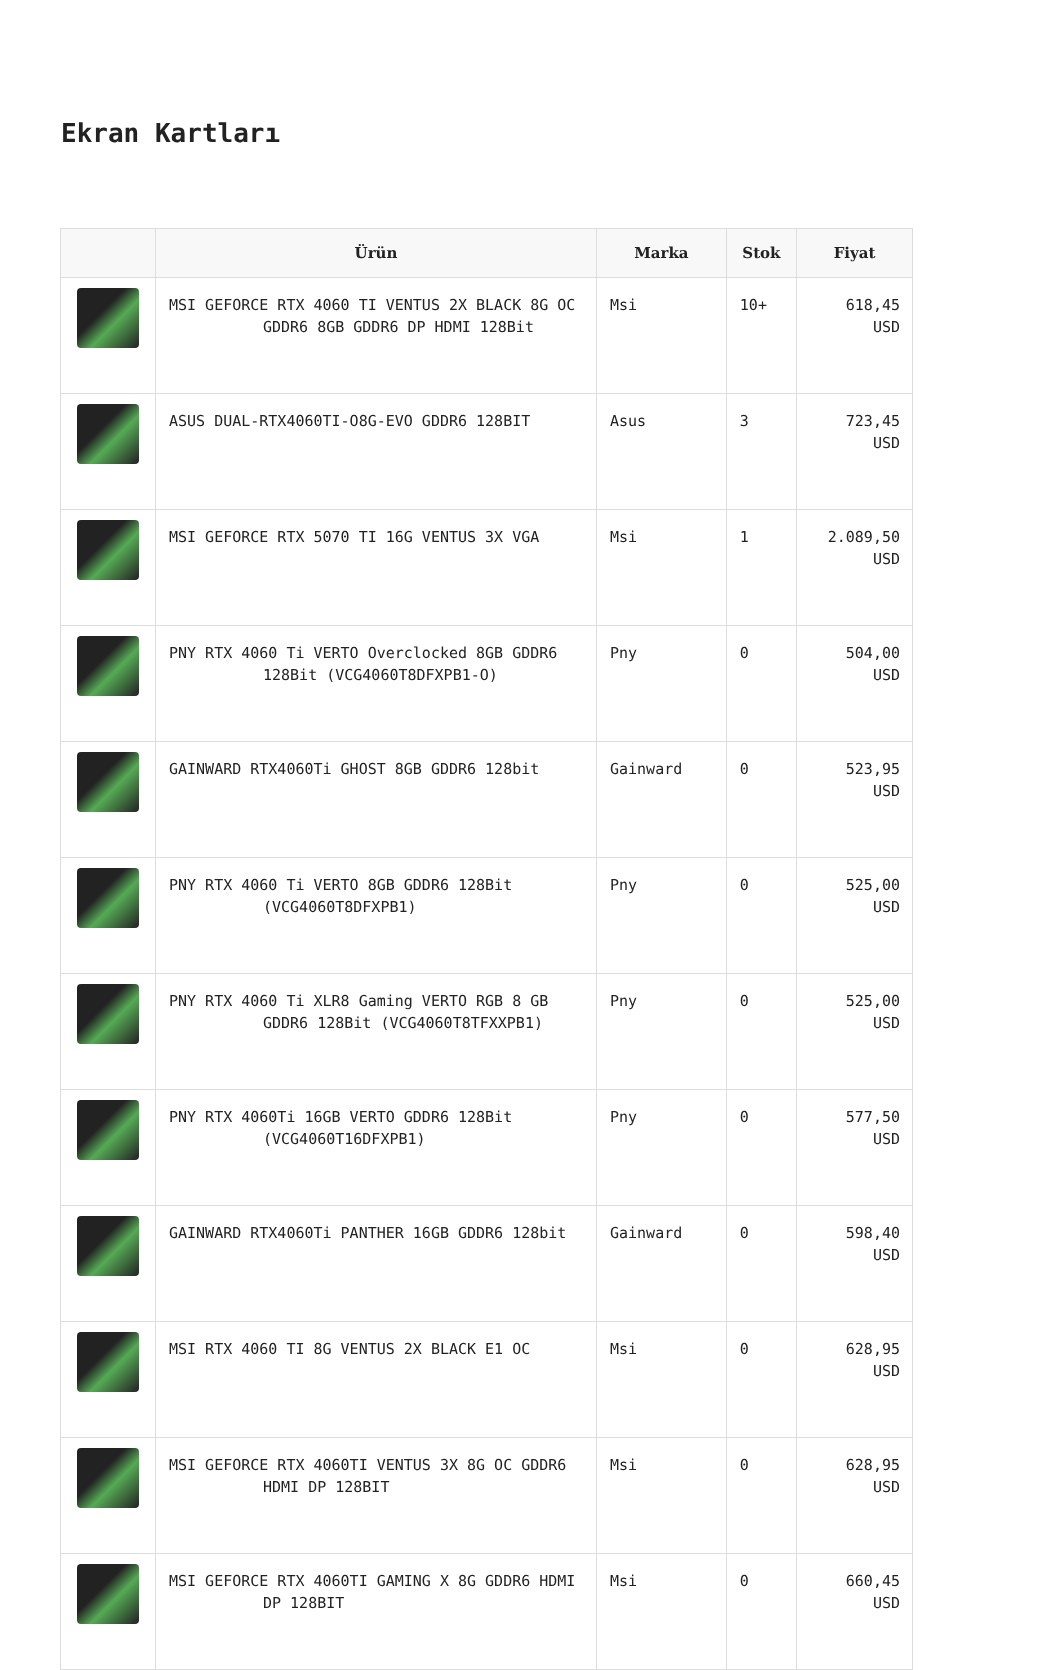Ekran Kartları
| | Ürün | Marka | Stok | Fiyat |
| --- | --- | --- | --- | --- |
| | MSI GEFORCE RTX 4060 TI VENTUS 2X BLACK 8G OC GDDR6 8GB GDDR6 DP HDMI 128Bit | Msi | 10+ | 618,45 USD |
| | ASUS DUAL-RTX4060TI-O8G-EVO GDDR6 128BIT | Asus | 3 | 723,45 USD |
| | MSI GEFORCE RTX 5070 TI 16G VENTUS 3X VGA | Msi | 1 | 2.089,50 USD |
| | PNY RTX 4060 Ti VERTO Overclocked 8GB GDDR6 128Bit (VCG4060T8DFXPB1-O) | Pny | 0 | 504,00 USD |
| | GAINWARD RTX4060Ti GHOST 8GB GDDR6 128bit | Gainward | 0 | 523,95 USD |
| | PNY RTX 4060 Ti VERTO 8GB GDDR6 128Bit (VCG4060T8DFXPB1) | Pny | 0 | 525,00 USD |
| | PNY RTX 4060 Ti XLR8 Gaming VERTO RGB 8 GB GDDR6 128Bit (VCG4060T8TFXXPB1) | Pny | 0 | 525,00 USD |
| | PNY RTX 4060Ti 16GB VERTO GDDR6 128Bit (VCG4060T16DFXPB1) | Pny | 0 | 577,50 USD |
| | GAINWARD RTX4060Ti PANTHER 16GB GDDR6 128bit | Gainward | 0 | 598,40 USD |
| | MSI RTX 4060 TI 8G VENTUS 2X BLACK E1 OC | Msi | 0 | 628,95 USD |
| | MSI GEFORCE RTX 4060TI VENTUS 3X 8G OC GDDR6 HDMI DP 128BIT | Msi | 0 | 628,95 USD |
| | MSI GEFORCE RTX 4060TI GAMING X 8G GDDR6 HDMI DP 128BIT | Msi | 0 | 660,45 USD |